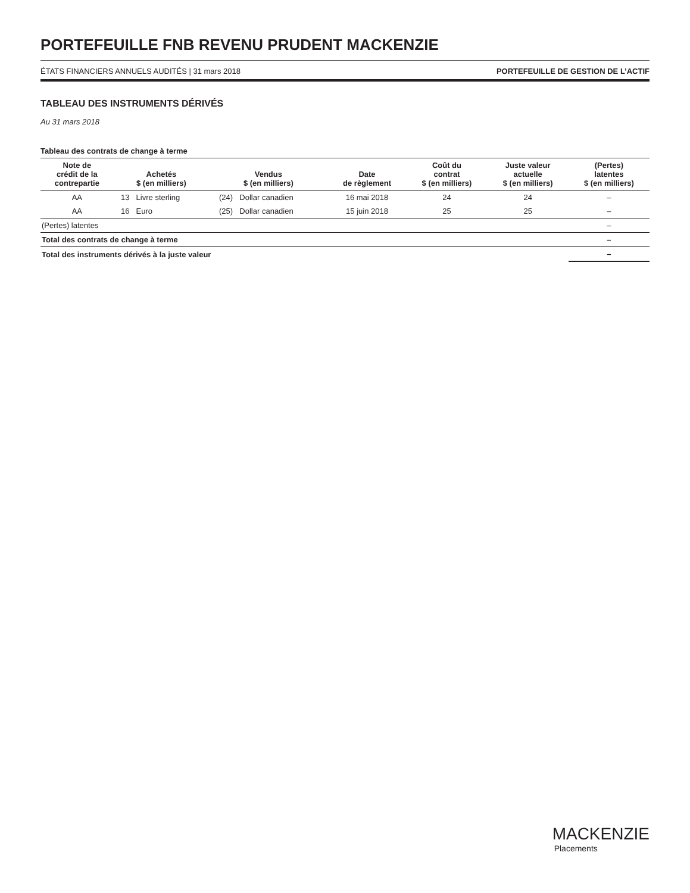PORTEFEUILLE FNB REVENU PRUDENT MACKENZIE
ÉTATS FINANCIERS ANNUELS AUDITÉS | 31 mars 2018 PORTEFEUILLE DE GESTION DE L’ACTIF
TABLEAU DES INSTRUMENTS DÉRIVÉS
Au 31 mars 2018
Tableau des contrats de change à terme
| Note de crédit de la contrepartie | Achetés $ (en milliers) | | Vendus $ (en milliers) | | Date de règlement | Coût du contrat $ (en milliers) | Juste valeur actuelle $ (en milliers) | (Pertes) latentes $ (en milliers) |
| --- | --- | --- | --- | --- | --- | --- | --- | --- |
| AA | 13 | Livre sterling | (24) | Dollar canadien | 16 mai 2018 | 24 | 24 | – |
| AA | 16 | Euro | (25) | Dollar canadien | 15 juin 2018 | 25 | 25 | – |
| (Pertes) latentes | | | | | | | | – |
| Total des contrats de change à terme | | | | | | | | – |
| Total des instruments dérivés à la juste valeur | | | | | | | | – |
MACKENZIE
Placements